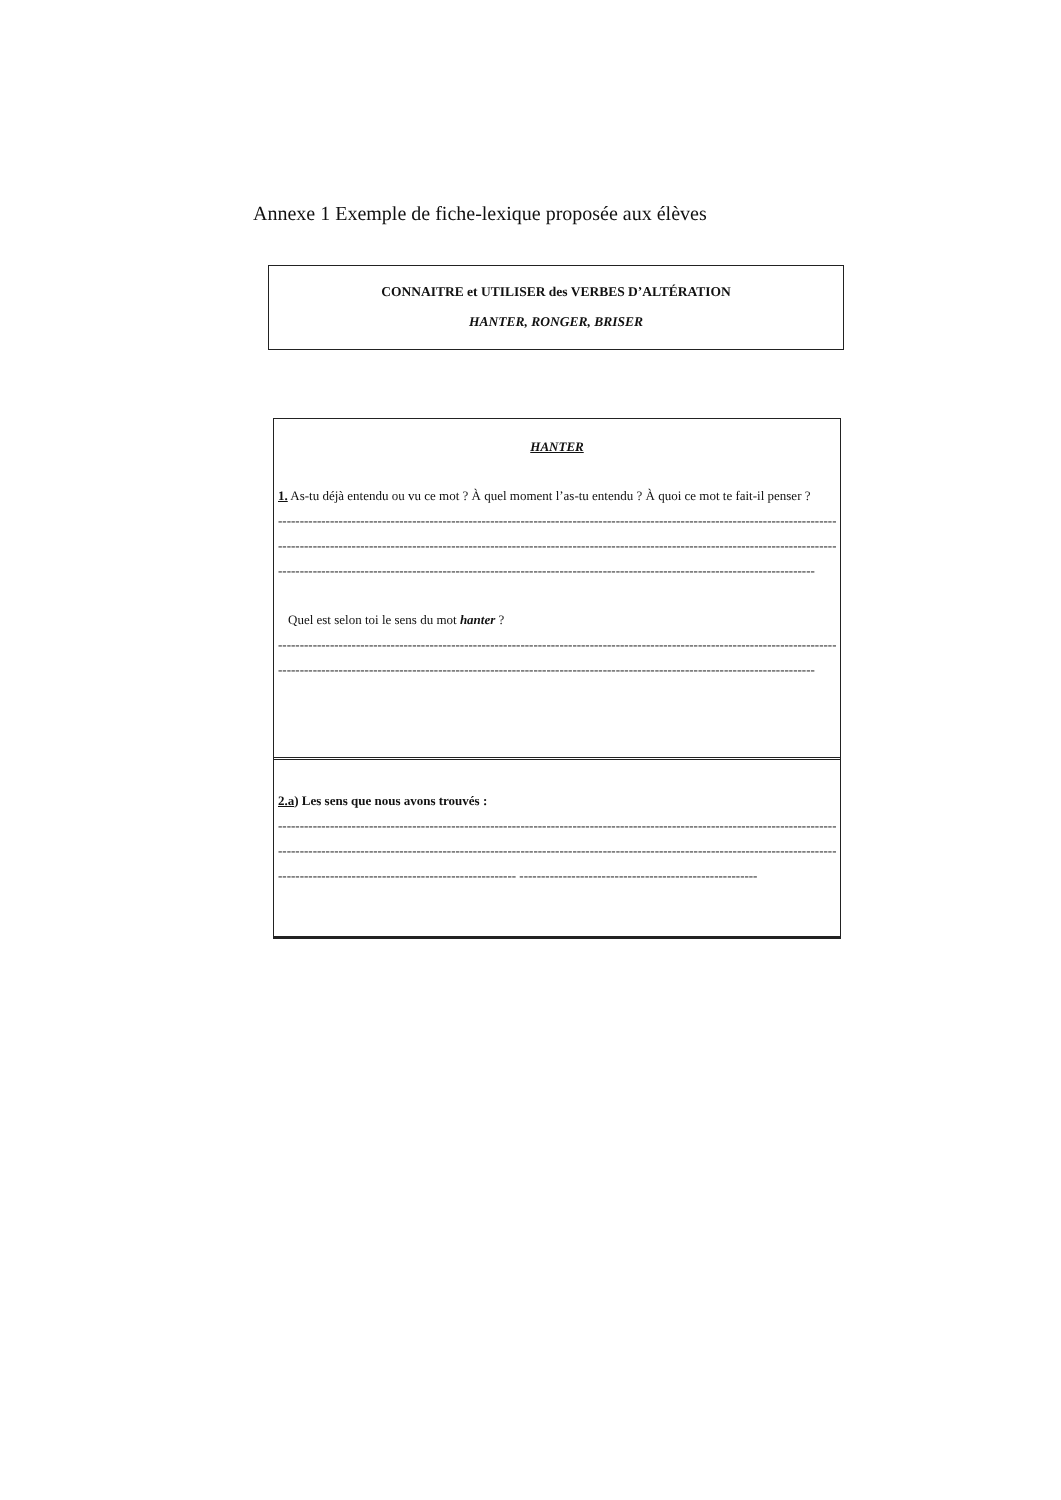Annexe 1 Exemple de fiche-lexique proposée aux élèves
CONNAITRE et UTILISER des VERBES D’ALTÉRATION
HANTER, RONGER, BRISER
HANTER
1. As-tu déjà entendu ou vu ce mot ? À quel moment l’as-tu entendu ? À quoi ce mot te fait-il penser ?
------------------------------------------------------------------------------------------------------------------------------------------------
------------------------------------------------------------------------------------------------------------------------------------------------
----------------------------------------------------------------------------------------------------------------------------
Quel est selon toi le sens du mot hanter ?
------------------------------------------------------------------------------------------------------------------------------------------------
----------------------------------------------------------------------------------------------------------------------------
2.a) Les sens que nous avons trouvés :
------------------------------------------------------------------------------------------------------------------------------------------------
------------------------------------------------------------------------------------------------------------------------------------------------
------------------------------------------------------- -------------------------------------------------------